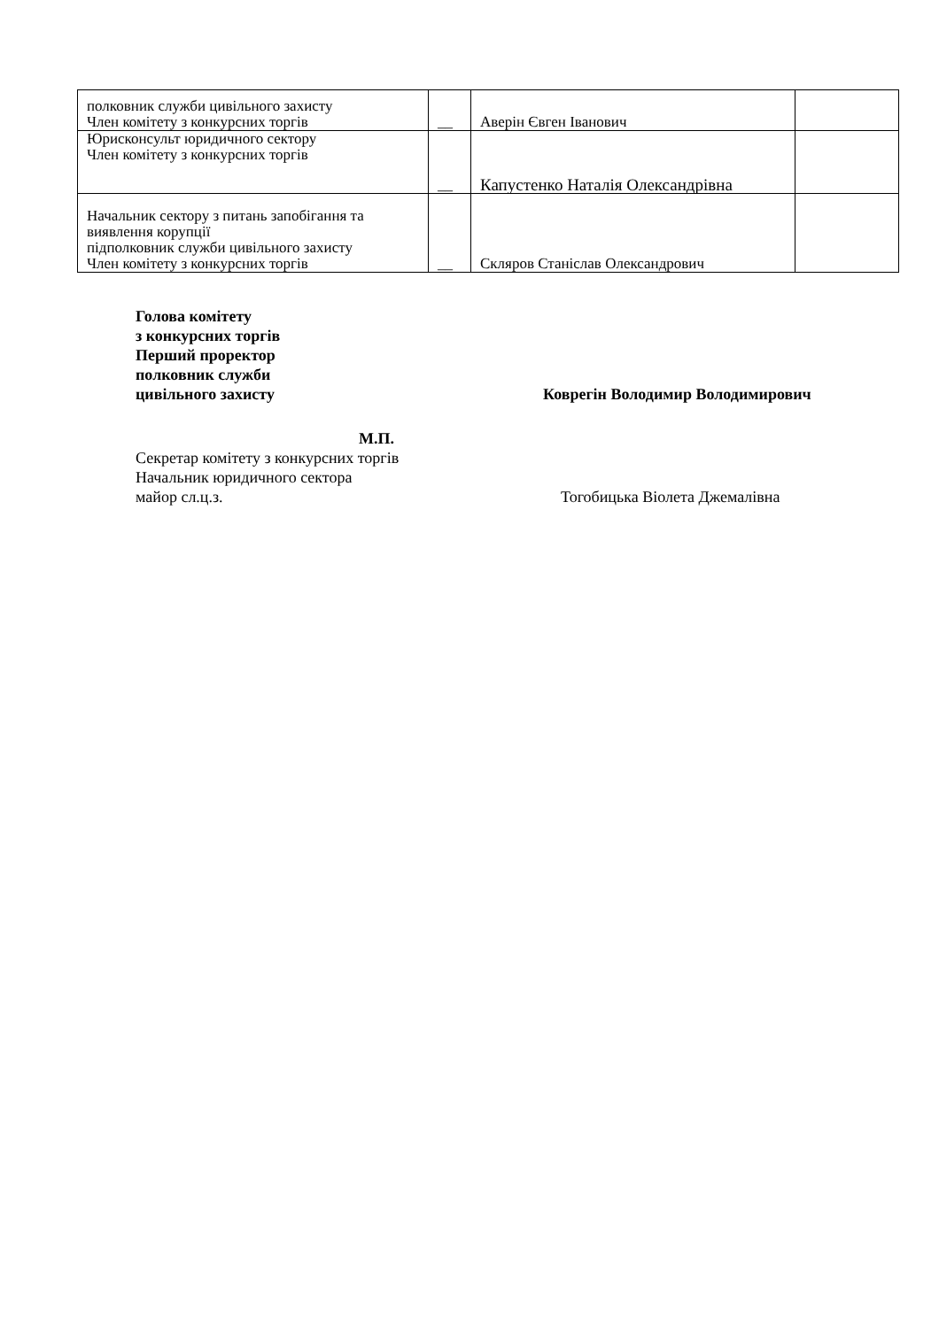| полковник служби цивільного захисту Член комітету з конкурсних торгів | __ | Аверін Євген Іванович | |
| Юрисконсульт юридичного сектору Член комітету з конкурсних торгів | __ | Капустенко Наталія Олександрівна | |
| Начальник сектору з питань запобігання та виявлення корупції підполковник служби цивільного захисту Член комітету з конкурсних торгів | __ | Скляров Станіслав Олександрович | |
Голова комітету
з конкурсних торгів
Перший проректор
полковник служби
цивільного захисту Коврегін Володимир Володимирович
М.П.
Секретар комітету з конкурсних торгів
Начальник юридичного сектора
майор сл.ц.з. Тогобицька Віолета Джемалівна